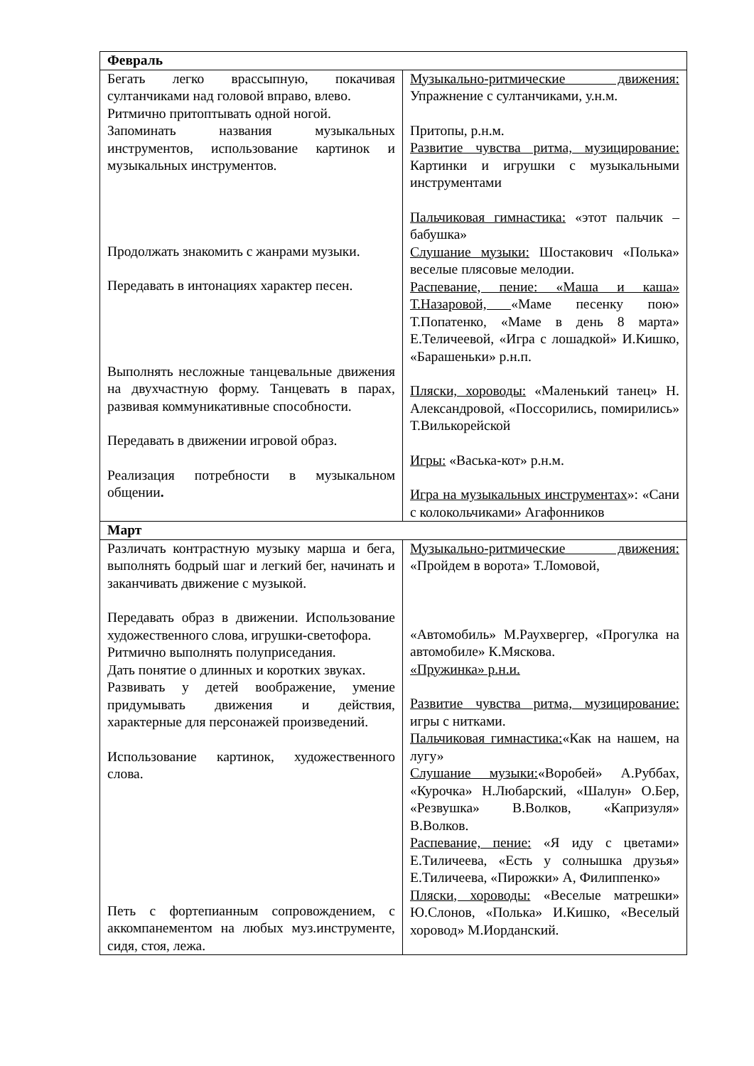| Февраль | |
| Бегать легко врассыпную, покачивая султанчиками над головой вправо, влево. Ритмично притоптывать одной ногой. Запоминать названия музыкальных инструментов, использование картинок и музыкальных инструментов. Продолжать знакомить с жанрами музыки. Передавать в интонациях характер песен. Выполнять несложные танцевальные движения на двухчастную форму. Танцевать в парах, развивая коммуникативные способности. Передавать в движении игровой образ. Реализация потребности в музыкальном общении . | Музыкально-ритмические движения: Упражнение с султанчиками, у.н.м. Притопы, р.н.м. Развитие чувства ритма, музицирование: Картинки и игрушки с музыкальными инструментами Пальчиковая гимнастика: «этот пальчик – бабушка» Слушание музыки: Шостакович «Полька» веселые плясовые мелодии. Распевание, пение: «Маша и каша» Т.Назаровой, «Маме песенку пою» Т.Попатенко, «Маме в день 8 марта» Е.Теличеевой, «Игра с лошадкой» И.Кишко, «Барашеньки» р.н.п. Пляски, хороводы: «Маленький танец» Н. Александровой, «Поссорились, помирились» Т.Вилькорейской Игры: «Васька-кот» р.н.м. Игра на музыкальных инструментах »: «Сани с колокольчиками» Агафонников |
| Март | |
| Различать контрастную музыку марша и бега, выполнять бодрый шаг и легкий бег, начинать и заканчивать движение с музыкой. Передавать образ в движении. Использование художественного слова, игрушки-светофора. Ритмично выполнять полуприседания. Дать понятие о длинных и коротких звуках. Развивать у детей воображение, умение придумывать движения и действия, характерные для персонажей произведений. Использование картинок, художественного слова. Петь с фортепианным сопровождением, с аккомпанементом на любых муз.инструменте, сидя, стоя, лежа. | Музыкально-ритмические движения: «Пройдем в ворота» Т.Ломовой, «Автомобиль» М.Раухвергер, «Прогулка на автомобиле» К.Мяскова. «Пружинка» р.н.и. Развитие чувства ритма, музицирование: игры с нитками. Пальчиковая гимнастика: «Как на нашем, на лугу» Слушание музыки: «Воробей» А.Руббах, «Курочка» Н.Любарский, «Шалун» О.Бер, «Резвушка» В.Волков, «Капризуля» В.Волков. Распевание, пение: «Я иду с цветами» Е.Тиличеева, «Есть у солнышка друзья» Е.Тиличеева, «Пирожки» А, Филиппенко» Пляски, хороводы: «Веселые матрешки» Ю.Слонов, «Полька» И.Кишко, «Веселый хоровод» М.Иорданский. |